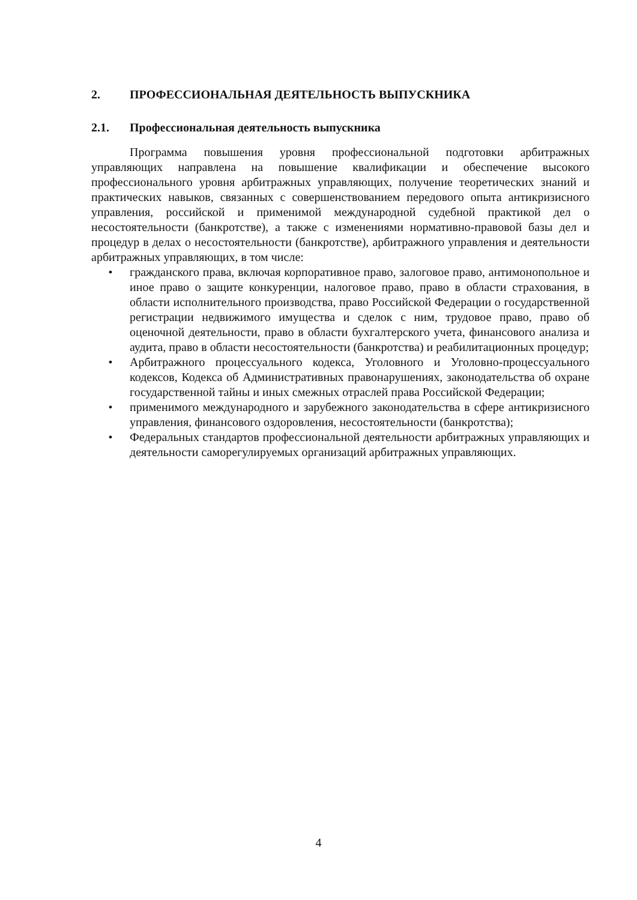2. ПРОФЕССИОНАЛЬНАЯ ДЕЯТЕЛЬНОСТЬ ВЫПУСКНИКА
2.1. Профессиональная деятельность выпускника
Программа повышения уровня профессиональной подготовки арбитражных управляющих направлена на повышение квалификации и обеспечение высокого профессионального уровня арбитражных управляющих, получение теоретических знаний и практических навыков, связанных с совершенствованием передового опыта антикризисного управления, российской и применимой международной судебной практикой дел о несостоятельности (банкротстве), а также с изменениями нормативно-правовой базы дел и процедур в делах о несостоятельности (банкротстве), арбитражного управления и деятельности арбитражных управляющих, в том числе:
• гражданского права, включая корпоративное право, залоговое право, антимонопольное и иное право о защите конкуренции, налоговое право, право в области страхования, в области исполнительного производства, право Российской Федерации о государственной регистрации недвижимого имущества и сделок с ним, трудовое право, право об оценочной деятельности, право в области бухгалтерского учета, финансового анализа и аудита, право в области несостоятельности (банкротства) и реабилитационных процедур;
• Арбитражного процессуального кодекса, Уголовного и Уголовно-процессуального кодексов, Кодекса об Административных правонарушениях, законодательства об охране государственной тайны и иных смежных отраслей права Российской Федерации;
• применимого международного и зарубежного законодательства в сфере антикризисного управления, финансового оздоровления, несостоятельности (банкротства);
• Федеральных стандартов профессиональной деятельности арбитражных управляющих и деятельности саморегулируемых организаций арбитражных управляющих.
4